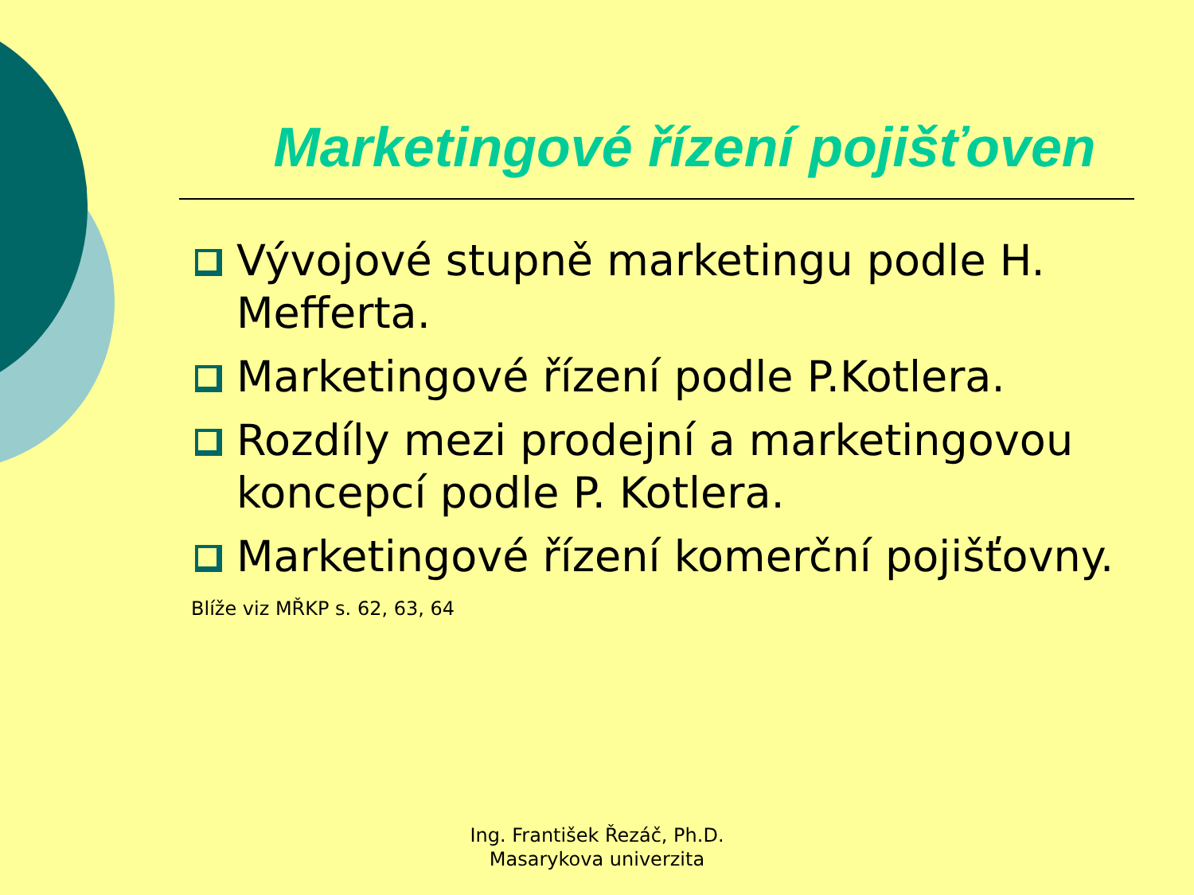Marketingové řízení pojišťoven
Vývojové stupně marketingu podle H. Mefferta.
Marketingové řízení podle P.Kotlera.
Rozdíly mezi prodejní a marketingovou koncepcí podle P. Kotlera.
Marketingové řízení komerční pojišťovny.
Blíže viz MŘKP s. 62, 63, 64
Ing. František Řezáč, Ph.D.
Masarykova univerzita